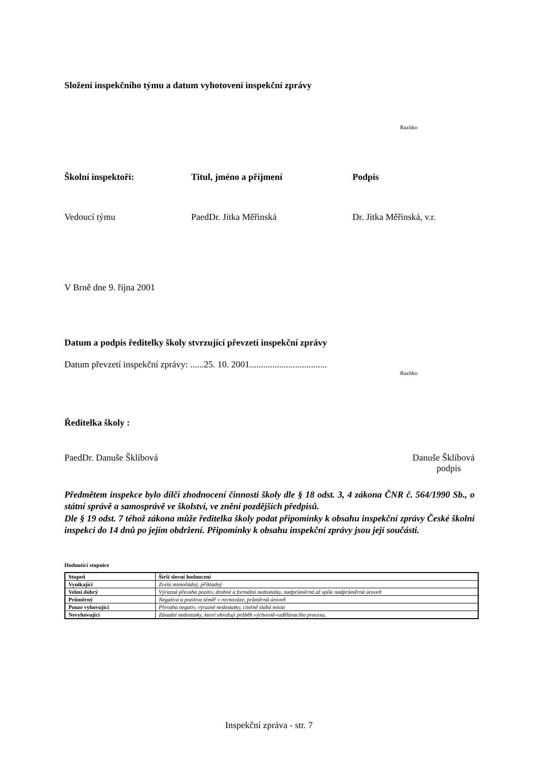Složení inspekčního týmu a datum vyhotovení inspekční zprávy
Razítko
Školní inspektoři: Titul, jméno a příjmení Podpis
Vedoucí týmu PaedDr. Jitka Měřinská Dr. Jitka Měřinská, v.r.
V Brně dne 9. října 2001
Datum a podpis ředitelky školy stvrzující převzetí inspekční zprávy
Datum převzetí inspekční zprávy: ......25. 10. 2001..................................
Razítko
Ředitelka školy :
PaedDr. Danuše Šklíbová Danuše Šklíbová
podpis
Předmětem inspekce bylo dílčí zhodnocení činnosti školy dle § 18 odst. 3, 4 zákona ČNR č. 564/1990 Sb., o státní správě a samosprávě ve školství, ve znění pozdějších předpisů.
Dle § 19 odst. 7 téhož zákona může ředitelka školy podat připomínky k obsahu inspekční zprávy České školní inspekci do 14 dnů po jejím obdržení. Připomínky k obsahu inspekční zprávy jsou její součástí.
Hodnotící stupnice
| Stupeň | Širší slovní hodnocení |
| --- | --- |
| Vynikající | Zcela mimořádný, příkladný |
| Velmi dobrý | Výrazná převaha pozitiv, drobné a formální nedostatky, nadprůměrná až spíše nadprůměrná úroveň |
| Průměrný | Negativa a pozitiva téměř v rovnováze, průměrná úroveň |
| Pouze vyhovující | Převaha negativ, výrazné nedostatky, citelně slabá místa |
| Nevyhovující | Zásadní nedostatky, které ohrožují průběh výchovně-vzdělávacího procesu. |
Inspekční zpráva - str. 7